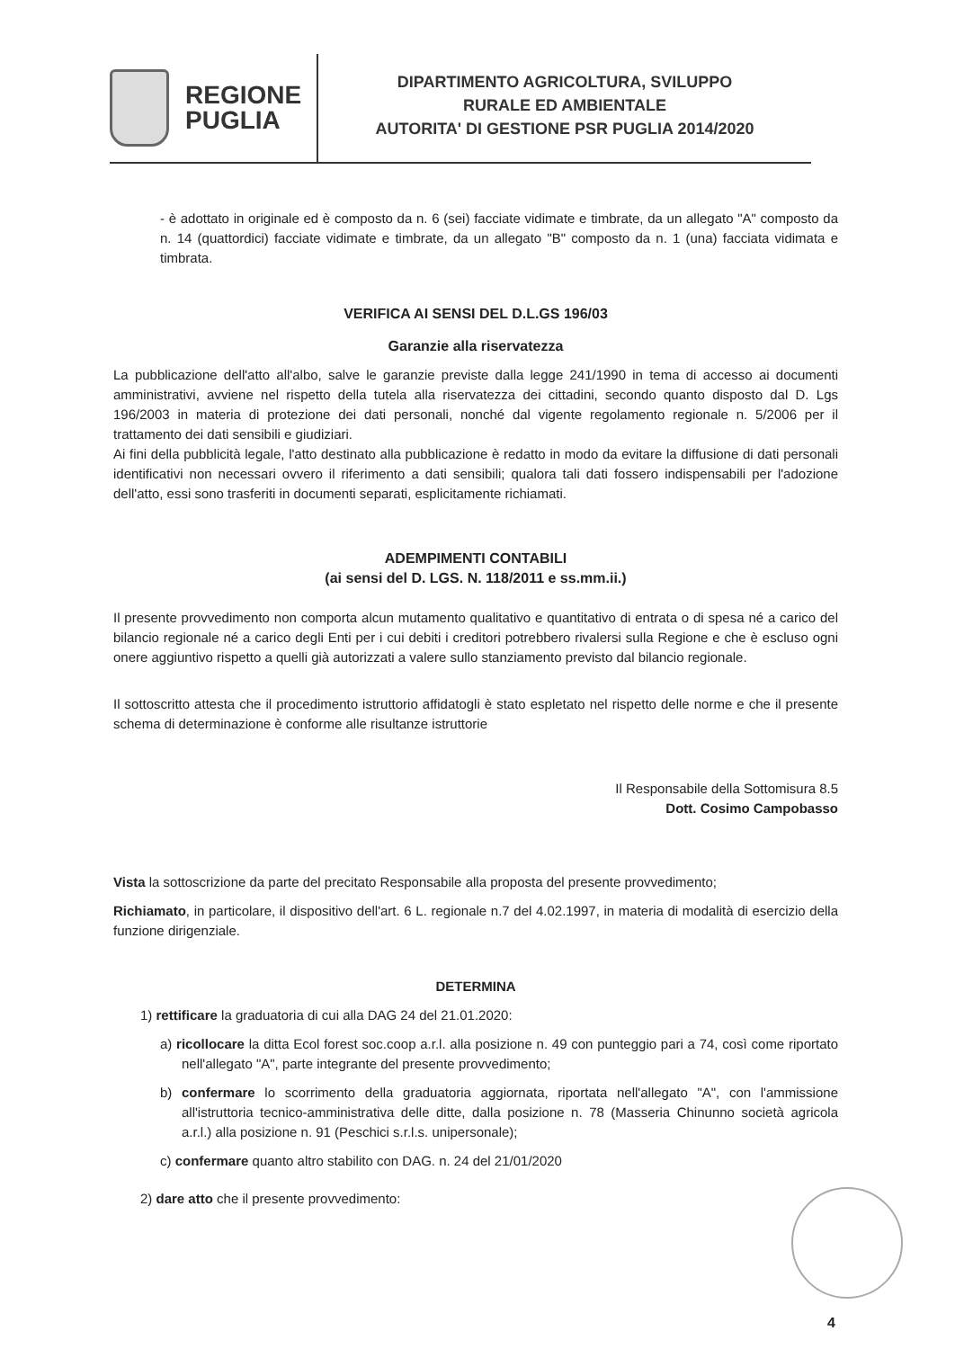REGIONE
PUGLIA
DIPARTIMENTO AGRICOLTURA, SVILUPPO
RURALE ED AMBIENTALE
AUTORITA' DI GESTIONE PSR PUGLIA 2014/2020
- è adottato in originale ed è composto da n. 6 (sei) facciate vidimate e timbrate, da un allegato "A" composto da n. 14 (quattordici) facciate vidimate e timbrate, da un allegato "B" composto da n. 1 (una) facciata vidimata e timbrata.
VERIFICA AI SENSI DEL D.L.GS 196/03
Garanzie alla riservatezza
La pubblicazione dell'atto all'albo, salve le garanzie previste dalla legge 241/1990 in tema di accesso ai documenti amministrativi, avviene nel rispetto della tutela alla riservatezza dei cittadini, secondo quanto disposto dal D. Lgs 196/2003 in materia di protezione dei dati personali, nonché dal vigente regolamento regionale n. 5/2006 per il trattamento dei dati sensibili e giudiziari.
Ai fini della pubblicità legale, l'atto destinato alla pubblicazione è redatto in modo da evitare la diffusione di dati personali identificativi non necessari ovvero il riferimento a dati sensibili; qualora tali dati fossero indispensabili per l'adozione dell'atto, essi sono trasferiti in documenti separati, esplicitamente richiamati.
ADEMPIMENTI CONTABILI
(ai sensi del D. LGS. N. 118/2011 e ss.mm.ii.)
Il presente provvedimento non comporta alcun mutamento qualitativo e quantitativo di entrata o di spesa né a carico del bilancio regionale né a carico degli Enti per i cui debiti i creditori potrebbero rivalersi sulla Regione e che è escluso ogni onere aggiuntivo rispetto a quelli già autorizzati a valere sullo stanziamento previsto dal bilancio regionale.
Il sottoscritto attesta che il procedimento istruttorio affidatogli è stato espletato nel rispetto delle norme e che il presente schema di determinazione è conforme alle risultanze istruttorie
Il Responsabile della Sottomisura 8.5
Dott. Cosimo Campobasso
Vista la sottoscrizione da parte del precitato Responsabile alla proposta del presente provvedimento;
Richiamato, in particolare, il dispositivo dell'art. 6 L. regionale n.7 del 4.02.1997, in materia di modalità di esercizio della funzione dirigenziale.
DETERMINA
1) rettificare la graduatoria di cui alla DAG 24 del 21.01.2020:
a) ricollocare la ditta Ecol forest soc.coop a.r.l. alla posizione n. 49 con punteggio pari a 74, così come riportato nell'allegato "A", parte integrante del presente provvedimento;
b) confermare lo scorrimento della graduatoria aggiornata, riportata nell'allegato "A", con l'ammissione all'istruttoria tecnico-amministrativa delle ditte, dalla posizione n. 78 (Masseria Chinunno società agricola a.r.l.) alla posizione n. 91 (Peschici s.r.l.s. unipersonale);
c) confermare quanto altro stabilito con DAG. n. 24 del 21/01/2020
2) dare atto che il presente provvedimento:
4